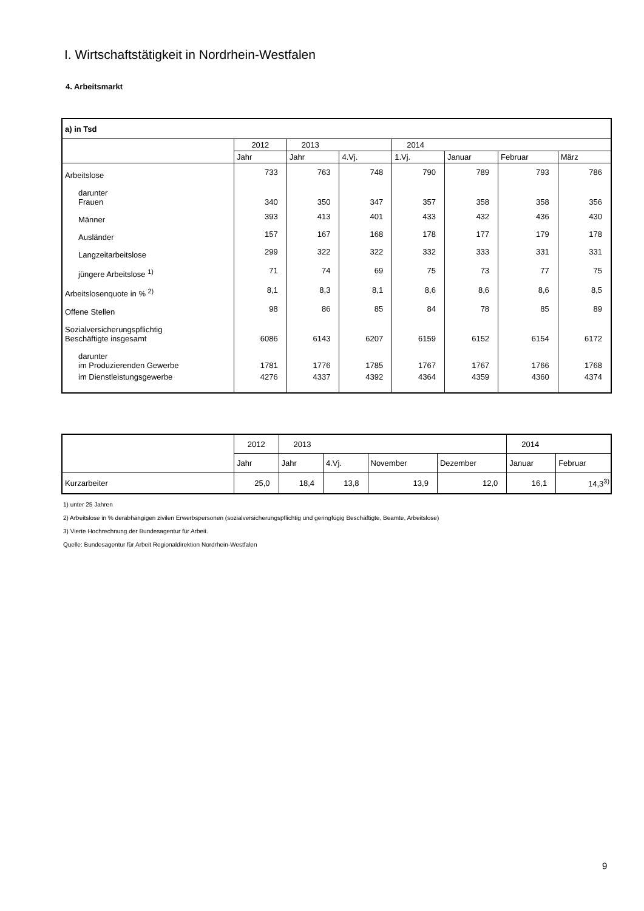I. Wirtschaftstätigkeit in Nordrhein-Westfalen
4. Arbeitsmarkt
| a) in Tsd | | | | | | | |
| | 2012 | 2013 | | 2014 | | | |
| | Jahr | Jahr | 4.Vj. | 1.Vj. | Januar | Februar | März |
| Arbeitslose | 733 | 763 | 748 | 790 | 789 | 793 | 786 |
| darunter Frauen | 340 | 350 | 347 | 357 | 358 | 358 | 356 |
| Männer | 393 | 413 | 401 | 433 | 432 | 436 | 430 |
| Ausländer | 157 | 167 | 168 | 178 | 177 | 179 | 178 |
| Langzeitarbeitslose | 299 | 322 | 322 | 332 | 333 | 331 | 331 |
| jüngere Arbeitslose <sup>1)</sup> | 71 | 74 | 69 | 75 | 73 | 77 | 75 |
| Arbeitslosenquote in % <sup>2)</sup> | 8,1 | 8,3 | 8,1 | 8,6 | 8,6 | 8,6 | 8,5 |
| Offene Stellen | 98 | 86 | 85 | 84 | 78 | 85 | 89 |
| Sozialversicherungspflichtig Beschäftigte insgesamt | 6086 | 6143 | 6207 | 6159 | 6152 | 6154 | 6172 |
| darunter im Produzierenden Gewerbe | 1781 | 1776 | 1785 | 1767 | 1767 | 1766 | 1768 |
| im Dienstleistungsgewerbe | 4276 | 4337 | 4392 | 4364 | 4359 | 4360 | 4374 |
| | 2012 | 2013 | | | | 2014 | |
| | Jahr | Jahr | 4.Vj. | November | Dezember | Januar | Februar |
| Kurzarbeiter | 25,0 | 18,4 | 13,8 | 13,9 | 12,0 | 16,1 | 14,3<sup>3)</sup> |
1) unter 25 Jahren
2) Arbeitslose in % derabhängigen zivilen Erwerbspersonen (sozialversicherungspflichtig und geringfügig Beschäftigte, Beamte, Arbeitslose)
3) Vierte Hochrechnung der Bundesagentur für Arbeit.
Quelle: Bundesagentur für Arbeit Regionaldirektion Nordrhein-Westfalen
9